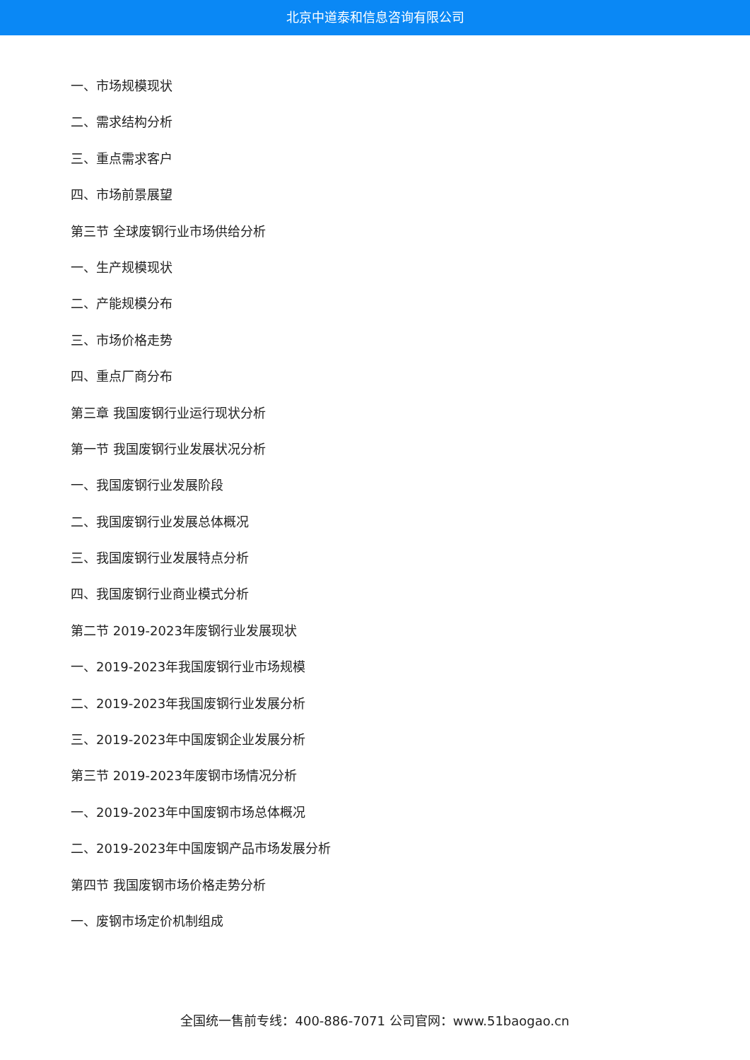北京中道泰和信息咨询有限公司
一、市场规模现状
二、需求结构分析
三、重点需求客户
四、市场前景展望
第三节 全球废钢行业市场供给分析
一、生产规模现状
二、产能规模分布
三、市场价格走势
四、重点厂商分布
第三章 我国废钢行业运行现状分析
第一节 我国废钢行业发展状况分析
一、我国废钢行业发展阶段
二、我国废钢行业发展总体概况
三、我国废钢行业发展特点分析
四、我国废钢行业商业模式分析
第二节 2019-2023年废钢行业发展现状
一、2019-2023年我国废钢行业市场规模
二、2019-2023年我国废钢行业发展分析
三、2019-2023年中国废钢企业发展分析
第三节 2019-2023年废钢市场情况分析
一、2019-2023年中国废钢市场总体概况
二、2019-2023年中国废钢产品市场发展分析
第四节 我国废钢市场价格走势分析
一、废钢市场定价机制组成
全国统一售前专线：400-886-7071 公司官网：www.51baogao.cn